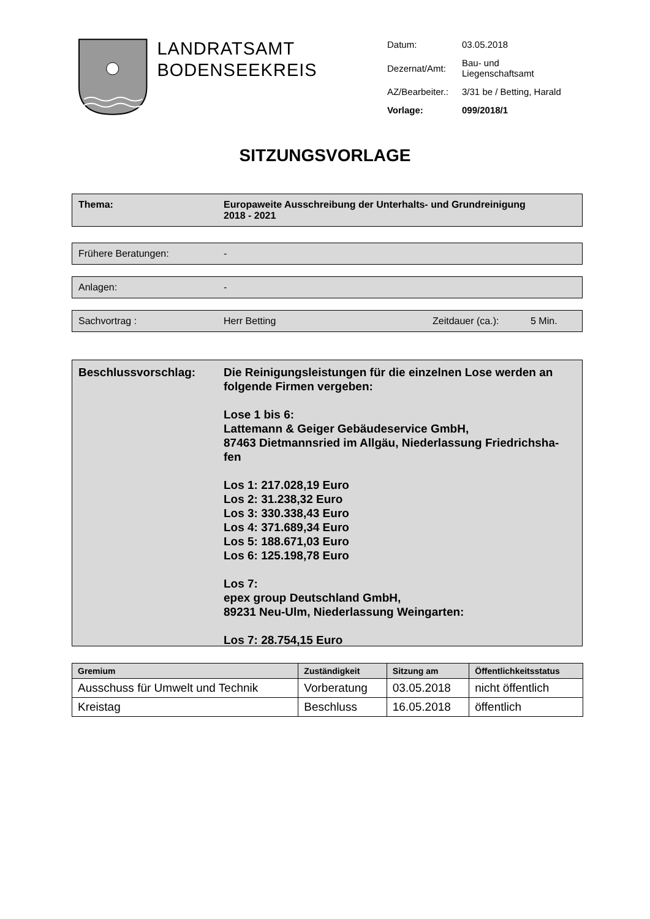LANDRATSAMT
BODENSEEKREIS
| Datum: | 03.05.2018 |
| Dezernat/Amt: | Bau- und Liegenschaftsamt |
| AZ/Bearbeiter.: | 3/31 be / Betting, Harald |
| Vorlage: | 099/2018/1 |
SITZUNGSVORLAGE
Thema: Europaweite Ausschreibung der Unterhalts- und Grundreinigung
2018 - 2021
Frühere Beratungen: -
Anlagen: -
Sachvortrag : Herr Betting Zeitdauer (ca.): 5 Min.
Beschlussvorschlag: Die Reinigungsleistungen für die einzelnen Lose werden an folgende Firmen vergeben:
Lose 1 bis 6:
Lattemann & Geiger Gebäudeservice GmbH,
87463 Dietmannsried im Allgäu, Niederlassung Friedrichsha-fen
Los 1: 217.028,19 Euro
Los 2: 31.238,32 Euro
Los 3: 330.338,43 Euro
Los 4: 371.689,34 Euro
Los 5: 188.671,03 Euro
Los 6: 125.198,78 Euro
Los 7:
epex group Deutschland GmbH,
89231 Neu-Ulm, Niederlassung Weingarten:
Los 7: 28.754,15 Euro
| Gremium | Zuständigkeit | Sitzung am | Öffentlichkeitsstatus |
| --- | --- | --- | --- |
| Ausschuss für Umwelt und Technik | Vorberatung | 03.05.2018 | nicht öffentlich |
| Kreistag | Beschluss | 16.05.2018 | öffentlich |